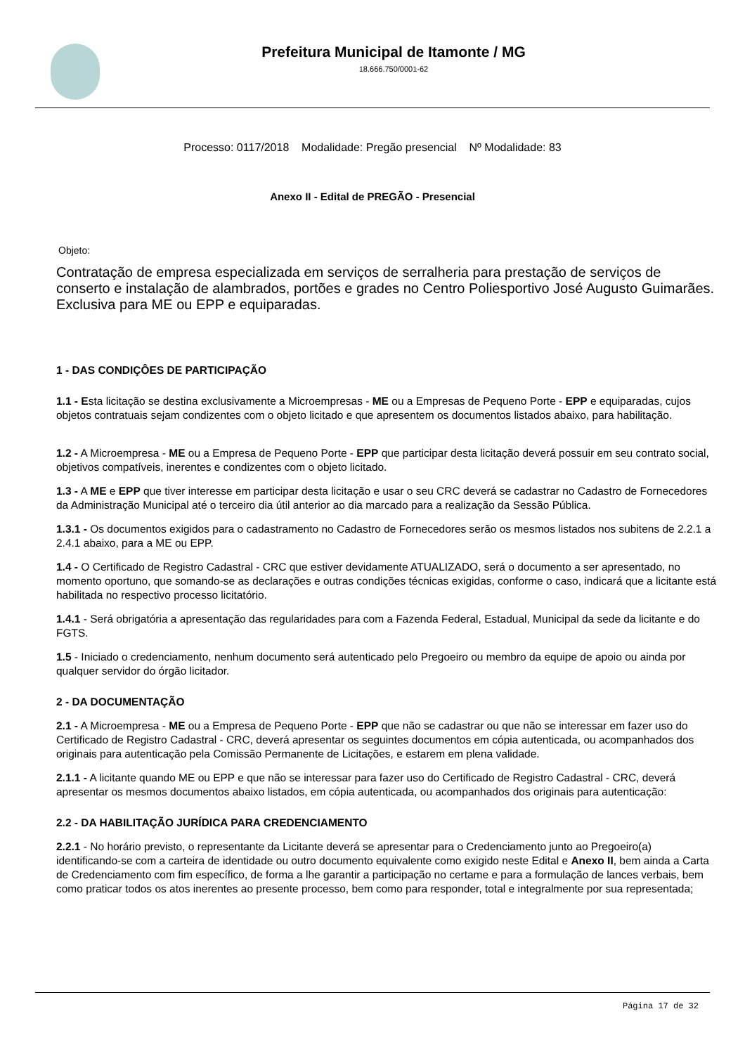Prefeitura Municipal de Itamonte / MG
18.666.750/0001-62
Processo: 0117/2018 Modalidade: Pregão presencial Nº Modalidade: 83
Anexo II - Edital de PREGÃO - Presencial
Objeto:
Contratação de empresa especializada em serviços de serralheria para prestação de serviços de conserto e instalação de alambrados, portões e grades no Centro Poliesportivo José Augusto Guimarães. Exclusiva para ME ou EPP e equiparadas.
1 - DAS CONDIÇÔES DE PARTICIPAÇÃO
1.1 - Esta licitação se destina exclusivamente a Microempresas - ME ou a Empresas de Pequeno Porte - EPP e equiparadas, cujos objetos contratuais sejam condizentes com o objeto licitado e que apresentem os documentos listados abaixo, para habilitação.
1.2 - A Microempresa - ME ou a Empresa de Pequeno Porte - EPP que participar desta licitação deverá possuir em seu contrato social, objetivos compatíveis, inerentes e condizentes com o objeto licitado.
1.3 - A ME e EPP que tiver interesse em participar desta licitação e usar o seu CRC deverá se cadastrar no Cadastro de Fornecedores da Administração Municipal até o terceiro dia útil anterior ao dia marcado para a realização da Sessão Pública.
1.3.1 - Os documentos exigidos para o cadastramento no Cadastro de Fornecedores serão os mesmos listados nos subitens de 2.2.1 a 2.4.1 abaixo, para a ME ou EPP.
1.4 - O Certificado de Registro Cadastral - CRC que estiver devidamente ATUALIZADO, será o documento a ser apresentado, no momento oportuno, que somando-se as declarações e outras condições técnicas exigidas, conforme o caso, indicará que a licitante está habilitada no respectivo processo licitatório.
1.4.1 - Será obrigatória a apresentação das regularidades para com a Fazenda Federal, Estadual, Municipal da sede da licitante e do FGTS.
1.5 - Iniciado o credenciamento, nenhum documento será autenticado pelo Pregoeiro ou membro da equipe de apoio ou ainda por qualquer servidor do órgão licitador.
2 - DA DOCUMENTAÇÃO
2.1 - A Microempresa - ME ou a Empresa de Pequeno Porte - EPP que não se cadastrar ou que não se interessar em fazer uso do Certificado de Registro Cadastral - CRC, deverá apresentar os seguintes documentos em cópia autenticada, ou acompanhados dos originais para autenticação pela Comissão Permanente de Licitações, e estarem em plena validade.
2.1.1 - A licitante quando ME ou EPP e que não se interessar para fazer uso do Certificado de Registro Cadastral - CRC, deverá apresentar os mesmos documentos abaixo listados, em cópia autenticada, ou acompanhados dos originais para autenticação:
2.2 - DA HABILITAÇÃO JURÍDICA PARA CREDENCIAMENTO
2.2.1 - No horário previsto, o representante da Licitante deverá se apresentar para o Credenciamento junto ao Pregoeiro(a) identificando-se com a carteira de identidade ou outro documento equivalente como exigido neste Edital e Anexo II, bem ainda a Carta de Credenciamento com fim específico, de forma a lhe garantir a participação no certame e para a formulação de lances verbais, bem como praticar todos os atos inerentes ao presente processo, bem como para responder, total e integralmente por sua representada;
Página 17 de 32